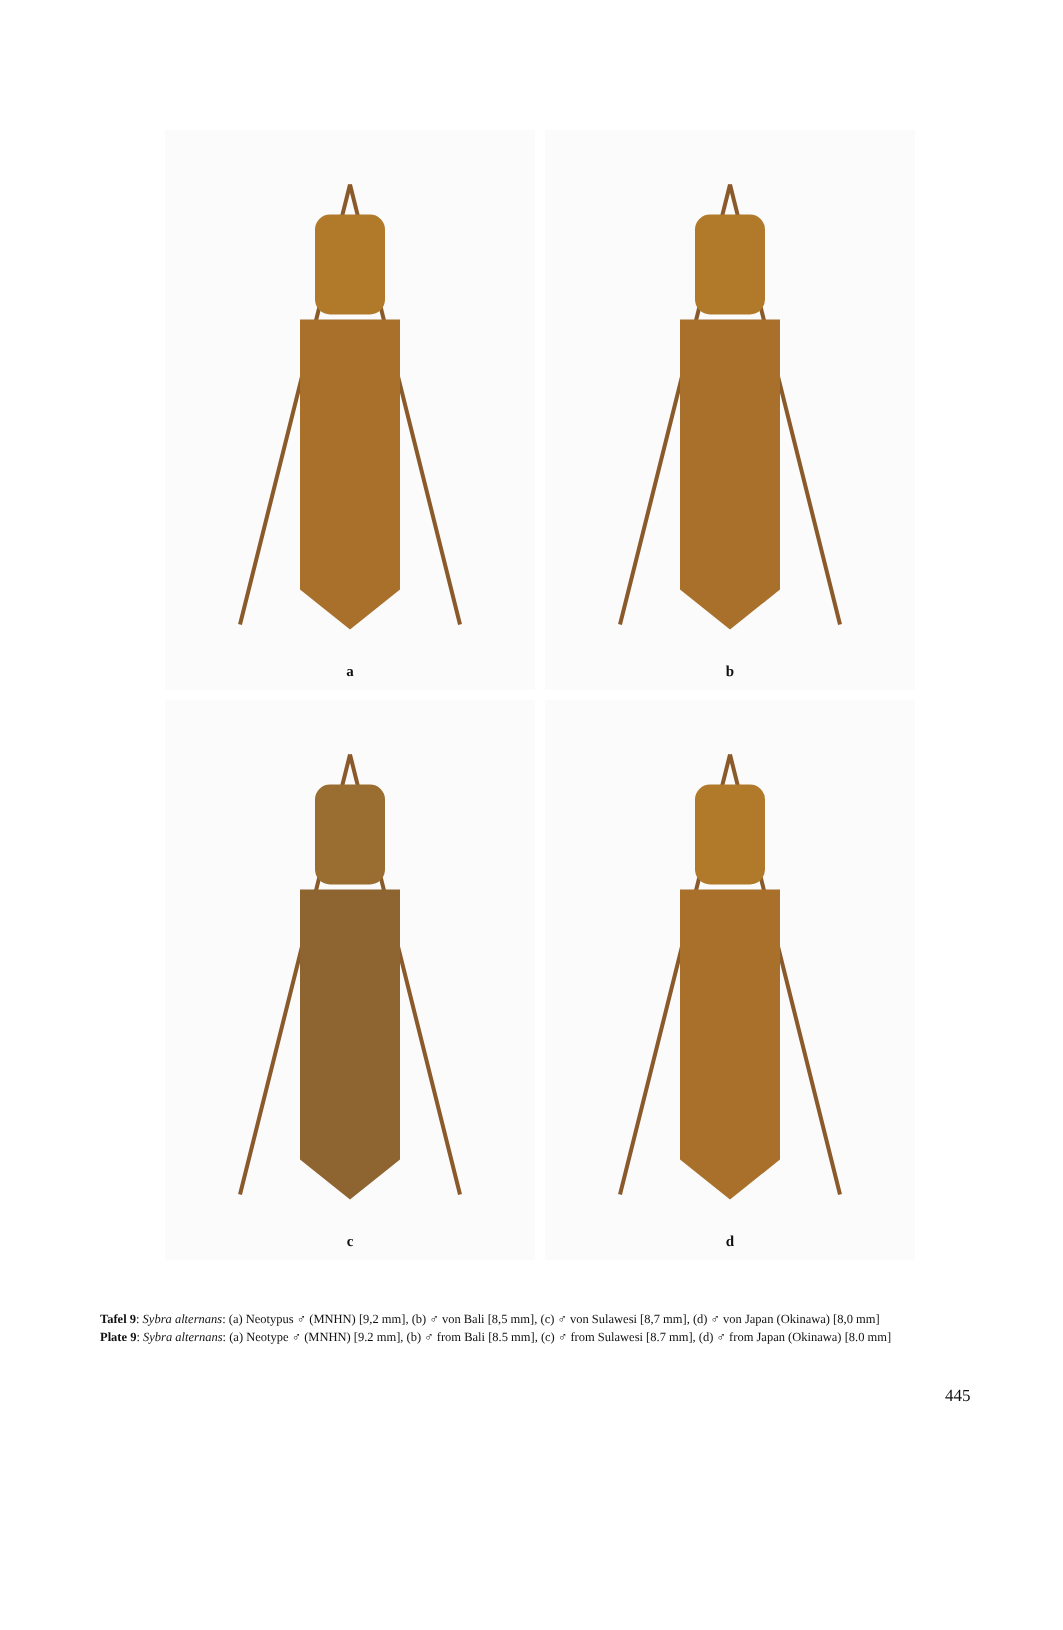a
b
c
d
Tafel 9: Sybra alternans: (a) Neotypus ♂ (MNHN) [9,2 mm], (b) ♂ von Bali [8,5 mm], (c) ♂ von Sulawesi [8,7 mm], (d) ♂ von Japan (Okinawa) [8,0 mm]
Plate 9: Sybra alternans: (a) Neotype ♂ (MNHN) [9.2 mm], (b) ♂ from Bali [8.5 mm], (c) ♂ from Sulawesi [8.7 mm], (d) ♂ from Japan (Okinawa) [8.0 mm]
445